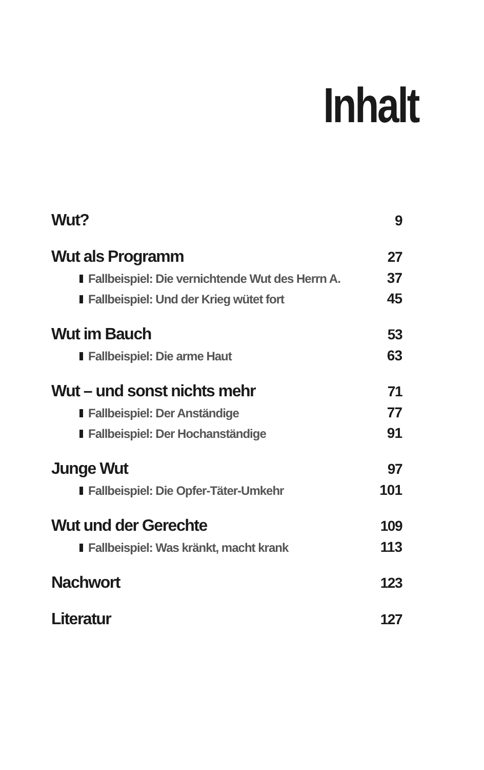Inhalt
Wut? 9
Wut als Programm 27
Fallbeispiel: Die vernichtende Wut des Herrn A. 37
Fallbeispiel: Und der Krieg wütet fort 45
Wut im Bauch 53
Fallbeispiel: Die arme Haut 63
Wut – und sonst nichts mehr 71
Fallbeispiel: Der Anständige 77
Fallbeispiel: Der Hochanständige 91
Junge Wut 97
Fallbeispiel: Die Opfer-Täter-Umkehr 101
Wut und der Gerechte 109
Fallbeispiel: Was kränkt, macht krank 113
Nachwort 123
Literatur 127